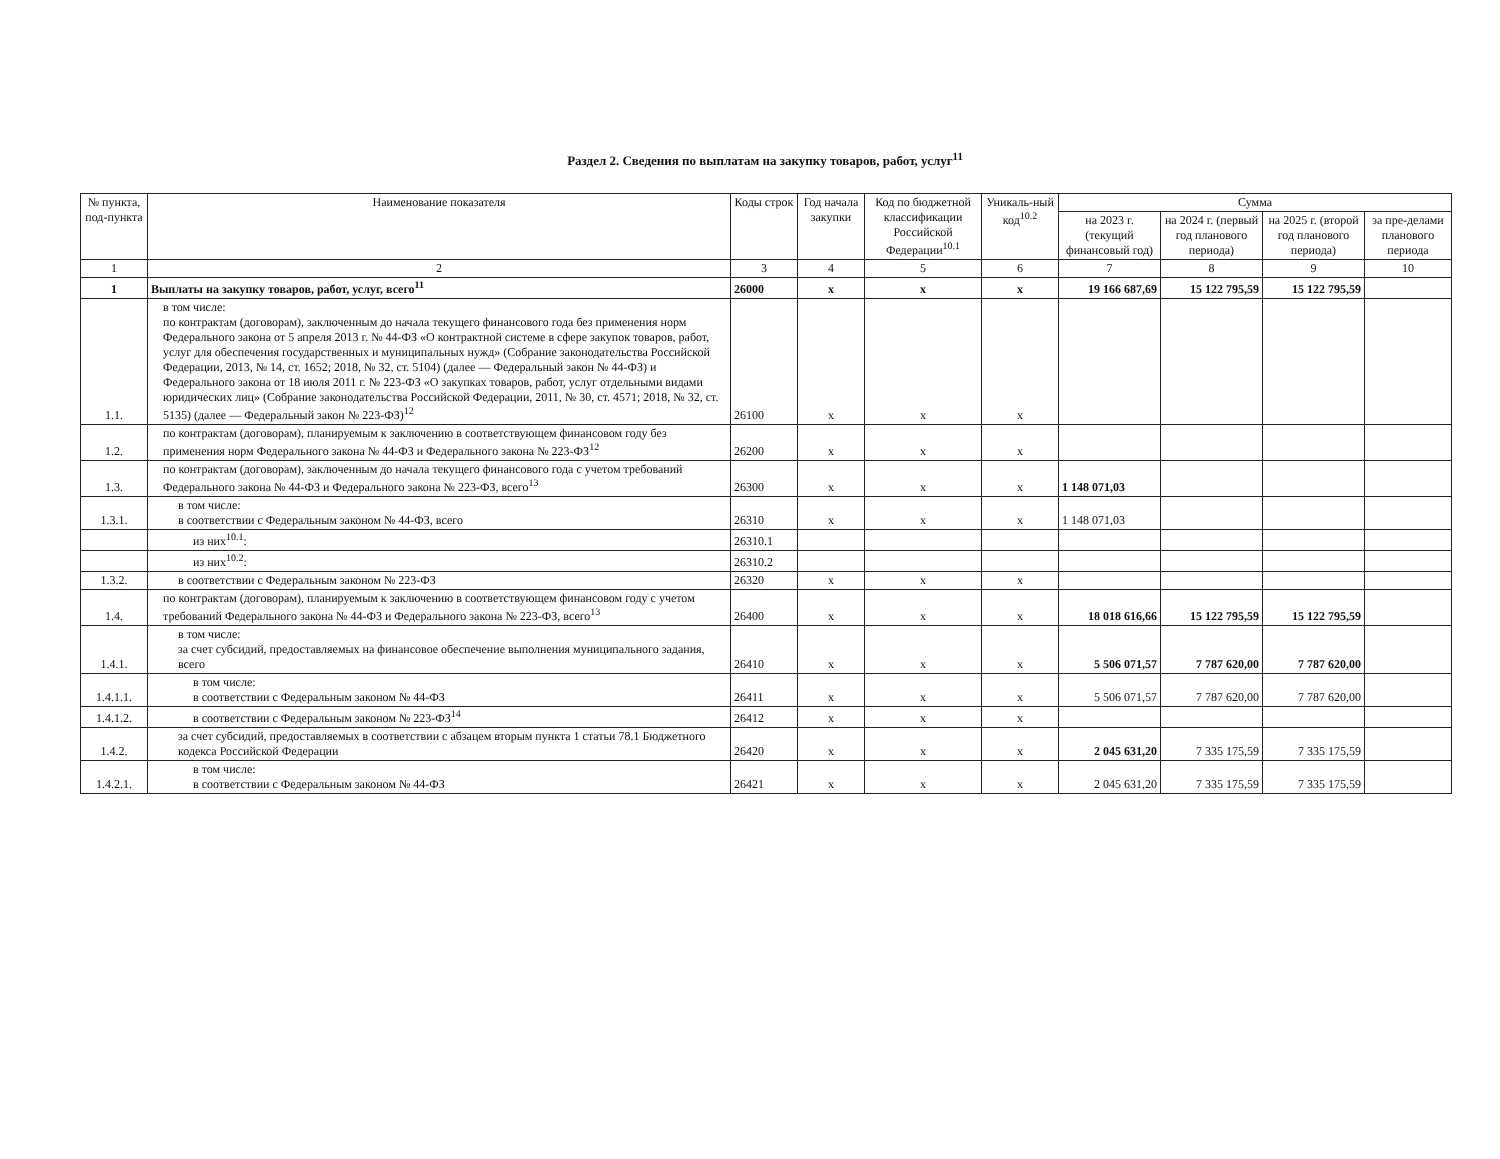Раздел 2. Сведения по выплатам на закупку товаров, работ, услуг<sup>11</sup>
| № пункта, под-пункта | Наименование показателя | Коды строк | Год начала закупки | Код по бюджетной классификации Российской Федерации<sup>10.1</sup> | Уникаль-ный код<sup>10.2</sup> | Сумма | | | |
| --- | --- | --- | --- | --- | --- | --- | --- | --- | --- |
| | | | | | | на 2023 г. (текущий финансовый год) | на 2024 г. (первый год планового периода) | на 2025 г. (второй год планового периода) | за пре-делами планового периода |
| 1 | 2 | 3 | 4 | 5 | 6 | 7 | 8 | 9 | 10 |
| 1 | Выплаты на закупку товаров, работ, услуг, всего<sup>11</sup> | 26000 | x | x | x | 19 166 687,69 | 15 122 795,59 | 15 122 795,59 | |
| 1.1. | в том числе: по контрактам (договорам), заключенным до начала текущего финансового года без применения норм Федерального закона от 5 апреля 2013 г. № 44-ФЗ «О контрактной системе в сфере закупок товаров, работ, услуг для обеспечения государственных и муниципальных нужд» (Собрание законодательства Российской Федерации, 2013, № 14, ст. 1652; 2018, № 32, ст. 5104) (далее — Федеральный закон № 44-ФЗ) и Федерального закона от 18 июля 2011 г. № 223-ФЗ «О закупках товаров, работ, услуг отдельными видами юридических лиц» (Собрание законодательства Российской Федерации, 2011, № 30, ст. 4571; 2018, № 32, ст. 5135) (далее — Федеральный закон № 223-ФЗ)<sup>12</sup> | 26100 | x | x | x | | | | |
| 1.2. | по контрактам (договорам), планируемым к заключению в соответствующем финансовом году без применения норм Федерального закона № 44-ФЗ и Федерального закона № 223-ФЗ<sup>12</sup> | 26200 | x | x | x | | | | |
| 1.3. | по контрактам (договорам), заключенным до начала текущего финансового года с учетом требований Федерального закона № 44-ФЗ и Федерального закона № 223-ФЗ, всего<sup>13</sup> | 26300 | x | x | x | 1 148 071,03 | | | |
| 1.3.1. | в том числе: в соответствии с Федеральным законом № 44-ФЗ, всего | 26310 | x | x | x | 1 148 071,03 | | | |
| | из них<sup>10.1</sup>: | 26310.1 | | | | | | | |
| | из них<sup>10.2</sup>: | 26310.2 | | | | | | | |
| 1.3.2. | в соответствии с Федеральным законом № 223-ФЗ | 26320 | x | x | x | | | | |
| 1.4. | по контрактам (договорам), планируемым к заключению в соответствующем финансовом году с учетом требований Федерального закона № 44-ФЗ и Федерального закона № 223-ФЗ, всего<sup>13</sup> | 26400 | x | x | x | 18 018 616,66 | 15 122 795,59 | 15 122 795,59 | |
| 1.4.1. | в том числе: за счет субсидий, предоставляемых на финансовое обеспечение выполнения муниципального задания, всего | 26410 | x | x | x | 5 506 071,57 | 7 787 620,00 | 7 787 620,00 | |
| 1.4.1.1. | в том числе: в соответствии с Федеральным законом № 44-ФЗ | 26411 | x | x | x | 5 506 071,57 | 7 787 620,00 | 7 787 620,00 | |
| 1.4.1.2. | в соответствии с Федеральным законом № 223-ФЗ<sup>14</sup> | 26412 | x | x | x | | | | |
| 1.4.2. | за счет субсидий, предоставляемых в соответствии с абзацем вторым пункта 1 статьи 78.1 Бюджетного кодекса Российской Федерации | 26420 | x | x | x | 2 045 631,20 | 7 335 175,59 | 7 335 175,59 | |
| 1.4.2.1. | в том числе: в соответствии с Федеральным законом № 44-ФЗ | 26421 | x | x | x | 2 045 631,20 | 7 335 175,59 | 7 335 175,59 | |